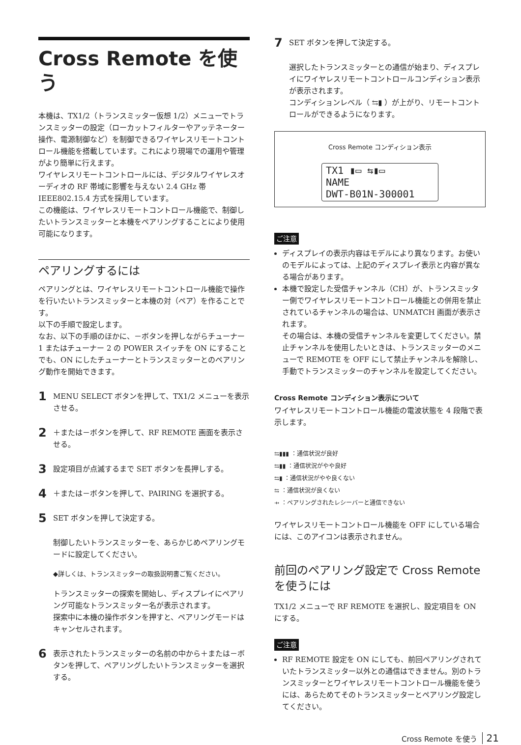Cross Remote を使う
本機は、TX1/2（トランスミッター仮想 1/2）メニューでトランスミッターの設定（ローカットフィルターやアッテネーター操作、電源制御など）を制御できるワイヤレスリモートコントロール機能を搭載しています。これにより現場での運用や管理がより簡単に行えます。
ワイヤレスリモートコントロールには、デジタルワイヤレスオーディオの RF 帯域に影響を与えない 2.4 GHz 帯 IEEE802.15.4 方式を採用しています。
この機能は、ワイヤレスリモートコントロール機能で、制御したいトランスミッターと本機をペアリングすることにより使用可能になります。
ペアリングするには
ペアリングとは、ワイヤレスリモートコントロール機能で操作を行いたいトランスミッターと本機の対（ペア）を作ることです。
以下の手順で設定します。
なお、以下の手順のほかに、－ボタンを押しながらチューナー 1 またはチューナー 2 の POWER スイッチを ON にすることでも、ON にしたチューナーとトランスミッターとのペアリング動作を開始できます。
1
MENU SELECT ボタンを押して、TX1/2 メニューを表示させる。
2
＋または－ボタンを押して、RF REMOTE 画面を表示させる。
3
設定項目が点滅するまで SET ボタンを長押しする。
4
＋または－ボタンを押して、PAIRING を選択する。
5
SET ボタンを押して決定する。
制御したいトランスミッターを、あらかじめペアリングモードに設定してください。
◆詳しくは、トランスミッターの取扱説明書ご覧ください。
トランスミッターの探索を開始し、ディスプレイにペアリング可能なトランスミッター名が表示されます。
探索中に本機の操作ボタンを押すと、ペアリングモードはキャンセルされます。
6
表示されたトランスミッターの名前の中から＋または－ボタンを押して、ペアリングしたいトランスミッターを選択する。
7
SET ボタンを押して決定する。
選択したトランスミッターとの通信が始まり、ディスプレイにワイヤレスリモートコントロールコンディション表示が表示されます。
コンディションレベル（ ⇆▮ ）が上がり、リモートコントロールができるようになります。
Cross Remote コンディション表示
TX1 ▮▭ ⇆▮▭
NAME
DWT-B01N-300001
ご注意
ディスプレイの表示内容はモデルにより異なります。お使いのモデルによっては、上記のディスプレイ表示と内容が異なる場合があります。
本機で設定した受信チャンネル（CH）が、トランスミッター側でワイヤレスリモートコントロール機能との併用を禁止されているチャンネルの場合は、UNMATCH 画面が表示されます。
その場合は、本機の受信チャンネルを変更してください。禁止チャンネルを使用したいときは、トランスミッターのメニューで REMOTE を OFF にして禁止チャンネルを解除し、手動でトランスミッターのチャンネルを設定してください。
Cross Remote コンディション表示について
ワイヤレスリモートコントロール機能の電波状態を 4 段階で表示します。
⇆▮▮▮ ：通信状況が良好
⇆▮▮ ：通信状況がやや良好
⇆▮ ：通信状況がやや良くない
⇆ ：通信状況が良くない
⇸ ：ペアリングされたレシーバーと通信できない
ワイヤレスリモートコントロール機能を OFF にしている場合には、このアイコンは表示されません。
前回のペアリング設定で Cross Remote を使うには
TX1/2 メニューで RF REMOTE を選択し、設定項目を ON にする。
ご注意
RF REMOTE 設定を ON にしても、前回ペアリングされていたトランスミッター以外との通信はできません。別のトランスミッターとワイヤレスリモートコントロール機能を使うには、あらためてそのトランスミッターとペアリング設定してください。
Cross Remote を使う 21